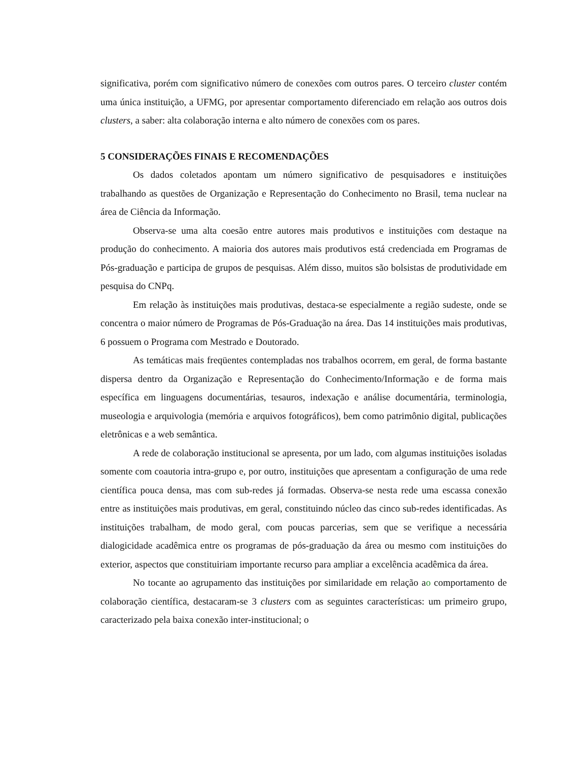significativa, porém com significativo número de conexões com outros pares. O terceiro cluster contém uma única instituição, a UFMG, por apresentar comportamento diferenciado em relação aos outros dois clusters, a saber: alta colaboração interna e alto número de conexões com os pares.
5 CONSIDERAÇÕES FINAIS E RECOMENDAÇÕES
Os dados coletados apontam um número significativo de pesquisadores e instituições trabalhando as questões de Organização e Representação do Conhecimento no Brasil, tema nuclear na área de Ciência da Informação.
Observa-se uma alta coesão entre autores mais produtivos e instituições com destaque na produção do conhecimento. A maioria dos autores mais produtivos está credenciada em Programas de Pós-graduação e participa de grupos de pesquisas. Além disso, muitos são bolsistas de produtividade em pesquisa do CNPq.
Em relação às instituições mais produtivas, destaca-se especialmente a região sudeste, onde se concentra o maior número de Programas de Pós-Graduação na área. Das 14 instituições mais produtivas, 6 possuem o Programa com Mestrado e Doutorado.
As temáticas mais freqüentes contempladas nos trabalhos ocorrem, em geral, de forma bastante dispersa dentro da Organização e Representação do Conhecimento/Informação e de forma mais específica em linguagens documentárias, tesauros, indexação e análise documentária, terminologia, museologia e arquivologia (memória e arquivos fotográficos), bem como patrimônio digital, publicações eletrônicas e a web semântica.
A rede de colaboração institucional se apresenta, por um lado, com algumas instituições isoladas somente com coautoria intra-grupo e, por outro, instituições que apresentam a configuração de uma rede científica pouca densa, mas com sub-redes já formadas. Observa-se nesta rede uma escassa conexão entre as instituições mais produtivas, em geral, constituindo núcleo das cinco sub-redes identificadas. As instituições trabalham, de modo geral, com poucas parcerias, sem que se verifique a necessária dialogicidade acadêmica entre os programas de pós-graduação da área ou mesmo com instituições do exterior, aspectos que constituiriam importante recurso para ampliar a excelência acadêmica da área.
No tocante ao agrupamento das instituições por similaridade em relação ao comportamento de colaboração científica, destacaram-se 3 clusters com as seguintes características: um primeiro grupo, caracterizado pela baixa conexão inter-institucional; o